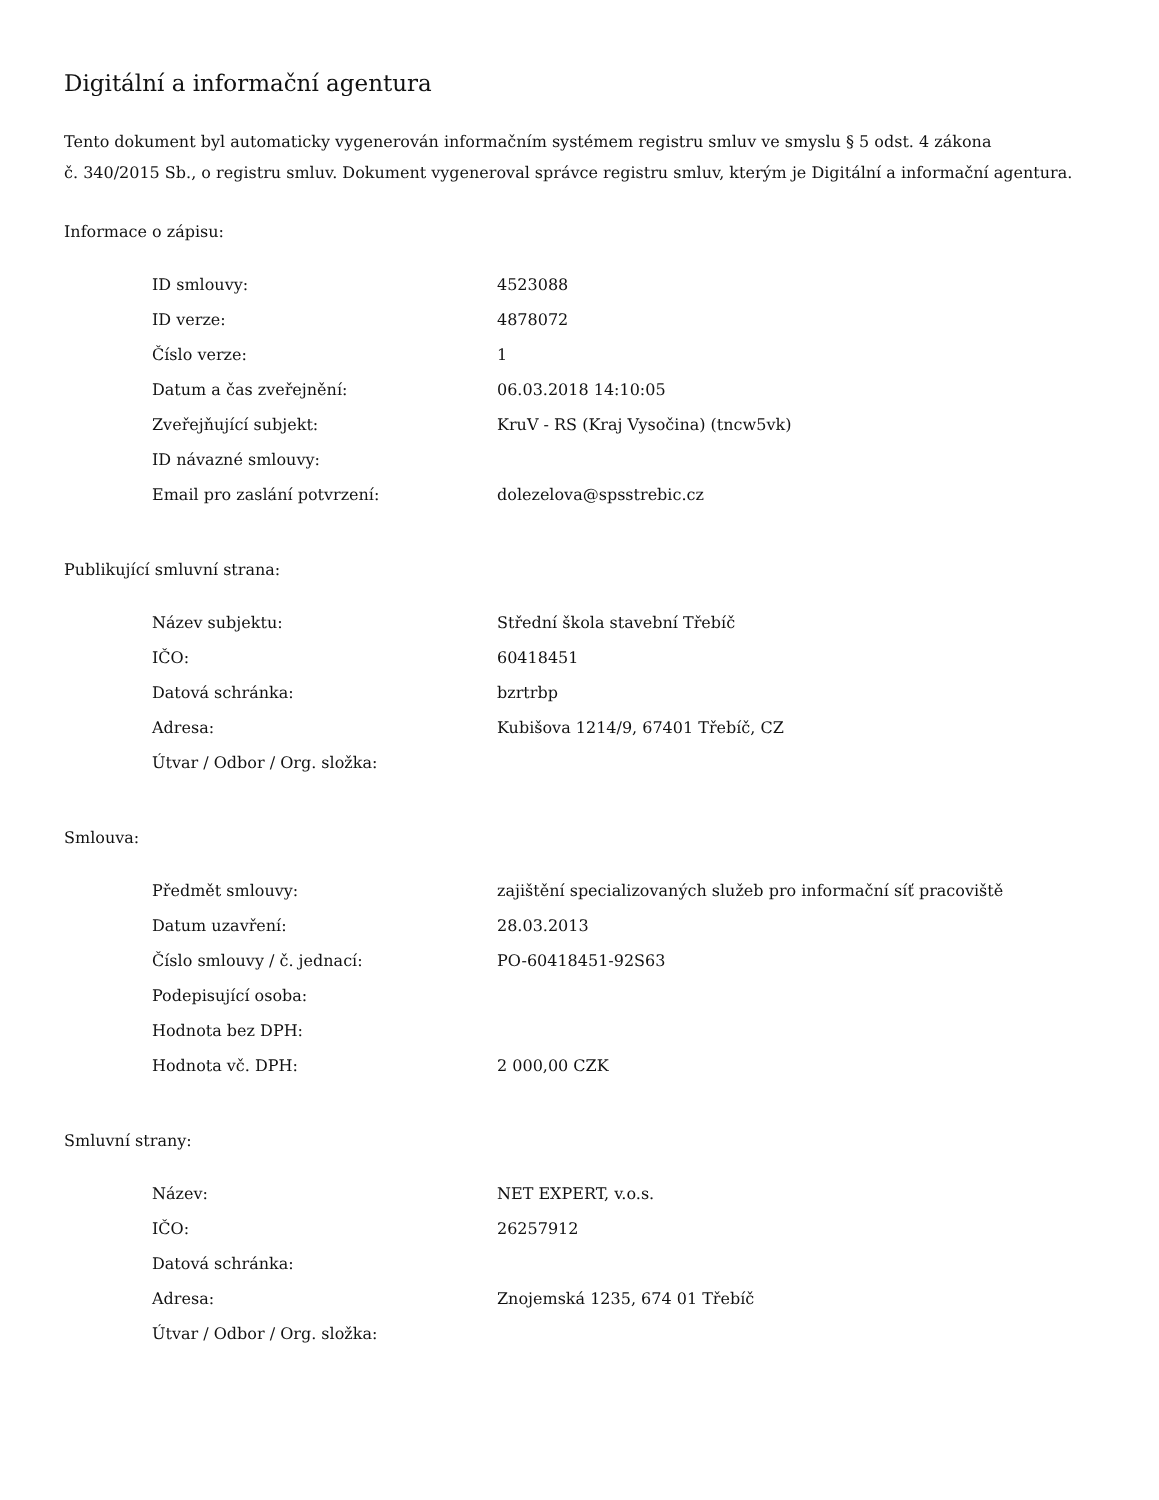Digitální a informační agentura
Tento dokument byl automaticky vygenerován informačním systémem registru smluv ve smyslu § 5 odst. 4 zákona
č. 340/2015 Sb., o registru smluv. Dokument vygeneroval správce registru smluv, kterým je Digitální a informační agentura.
Informace o zápisu:
| ID smlouvy: | 4523088 |
| ID verze: | 4878072 |
| Číslo verze: | 1 |
| Datum a čas zveřejnění: | 06.03.2018 14:10:05 |
| Zveřejňující subjekt: | KruV - RS (Kraj Vysočina) (tncw5vk) |
| ID návazné smlouvy: | |
| Email pro zaslání potvrzení: | dolezelova@spsstrebic.cz |
Publikující smluvní strana:
| Název subjektu: | Střední škola stavební Třebíč |
| IČO: | 60418451 |
| Datová schránka: | bzrtrbp |
| Adresa: | Kubišova 1214/9, 67401 Třebíč, CZ |
| Útvar / Odbor / Org. složka: | |
Smlouva:
| Předmět smlouvy: | zajištění specializovaných služeb pro informační síť pracoviště |
| Datum uzavření: | 28.03.2013 |
| Číslo smlouvy / č. jednací: | PO-60418451-92S63 |
| Podepisující osoba: | |
| Hodnota bez DPH: | |
| Hodnota vč. DPH: | 2 000,00 CZK |
Smluvní strany:
| Název: | NET EXPERT, v.o.s. |
| IČO: | 26257912 |
| Datová schránka: | |
| Adresa: | Znojemská 1235, 674 01 Třebíč |
| Útvar / Odbor / Org. složka: | |